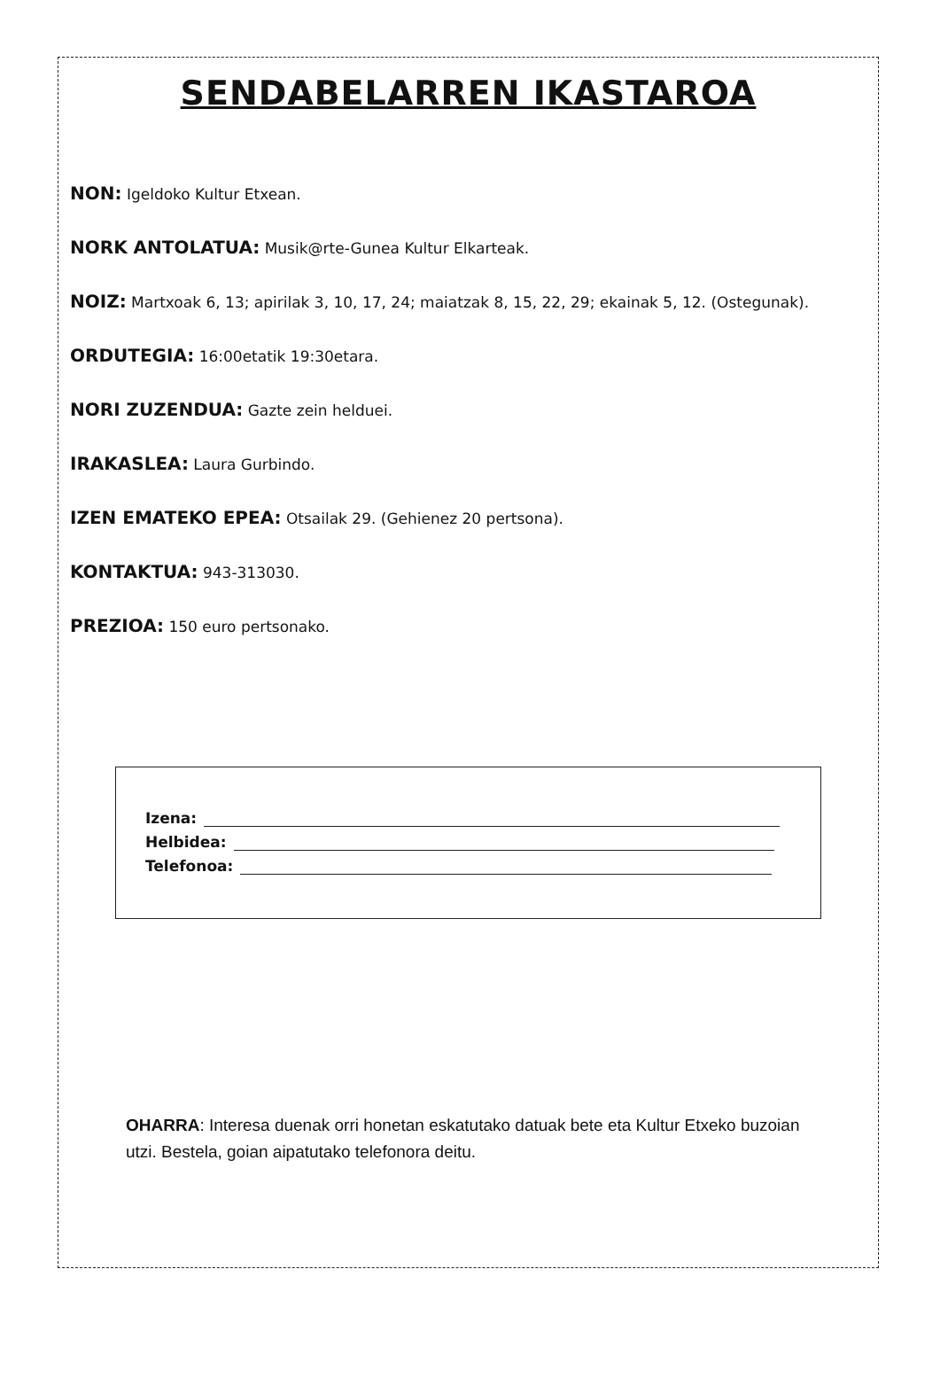SENDABELARREN IKASTAROA
NON: Igeldoko Kultur Etxean.
NORK ANTOLATUA: Musik@rte-Gunea Kultur Elkarteak.
NOIZ: Martxoak 6, 13; apirilak 3, 10, 17, 24; maiatzak 8, 15, 22, 29; ekainak 5, 12. (Ostegunak).
ORDUTEGIA: 16:00etatik 19:30etara.
NORI ZUZENDUA: Gazte zein helduei.
IRAKASLEA: Laura Gurbindo.
IZEN EMATEKO EPEA: Otsailak 29. (Gehienez 20 pertsona).
KONTAKTUA: 943-313030.
PREZIOA: 150 euro pertsonako.
Izena:
Helbidea:
Telefonoa:
OHARRA: Interesa duenak orri honetan eskatutako datuak bete eta Kultur Etxeko buzoian utzi. Bestela, goian aipatutako telefonora deitu.